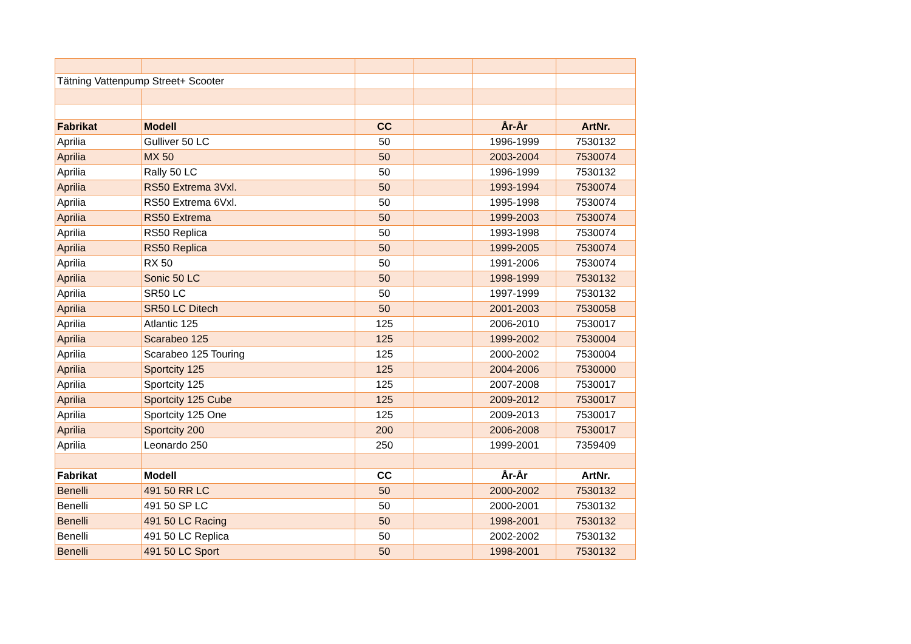| Tätning Vattenpump Street+ Scooter | | | | | |
| Fabrikat | Modell | CC | | År-År | ArtNr. |
| Aprilia | Gulliver 50 LC | 50 | | 1996-1999 | 7530132 |
| Aprilia | MX 50 | 50 | | 2003-2004 | 7530074 |
| Aprilia | Rally 50 LC | 50 | | 1996-1999 | 7530132 |
| Aprilia | RS50 Extrema 3Vxl. | 50 | | 1993-1994 | 7530074 |
| Aprilia | RS50 Extrema 6Vxl. | 50 | | 1995-1998 | 7530074 |
| Aprilia | RS50 Extrema | 50 | | 1999-2003 | 7530074 |
| Aprilia | RS50 Replica | 50 | | 1993-1998 | 7530074 |
| Aprilia | RS50 Replica | 50 | | 1999-2005 | 7530074 |
| Aprilia | RX 50 | 50 | | 1991-2006 | 7530074 |
| Aprilia | Sonic 50 LC | 50 | | 1998-1999 | 7530132 |
| Aprilia | SR50 LC | 50 | | 1997-1999 | 7530132 |
| Aprilia | SR50 LC Ditech | 50 | | 2001-2003 | 7530058 |
| Aprilia | Atlantic 125 | 125 | | 2006-2010 | 7530017 |
| Aprilia | Scarabeo 125 | 125 | | 1999-2002 | 7530004 |
| Aprilia | Scarabeo 125 Touring | 125 | | 2000-2002 | 7530004 |
| Aprilia | Sportcity 125 | 125 | | 2004-2006 | 7530000 |
| Aprilia | Sportcity 125 | 125 | | 2007-2008 | 7530017 |
| Aprilia | Sportcity 125 Cube | 125 | | 2009-2012 | 7530017 |
| Aprilia | Sportcity 125 One | 125 | | 2009-2013 | 7530017 |
| Aprilia | Sportcity 200 | 200 | | 2006-2008 | 7530017 |
| Aprilia | Leonardo 250 | 250 | | 1999-2001 | 7359409 |
| Fabrikat | Modell | CC | | År-År | ArtNr. |
| Benelli | 491 50 RR LC | 50 | | 2000-2002 | 7530132 |
| Benelli | 491 50 SP LC | 50 | | 2000-2001 | 7530132 |
| Benelli | 491 50 LC Racing | 50 | | 1998-2001 | 7530132 |
| Benelli | 491 50 LC Replica | 50 | | 2002-2002 | 7530132 |
| Benelli | 491 50 LC Sport | 50 | | 1998-2001 | 7530132 |